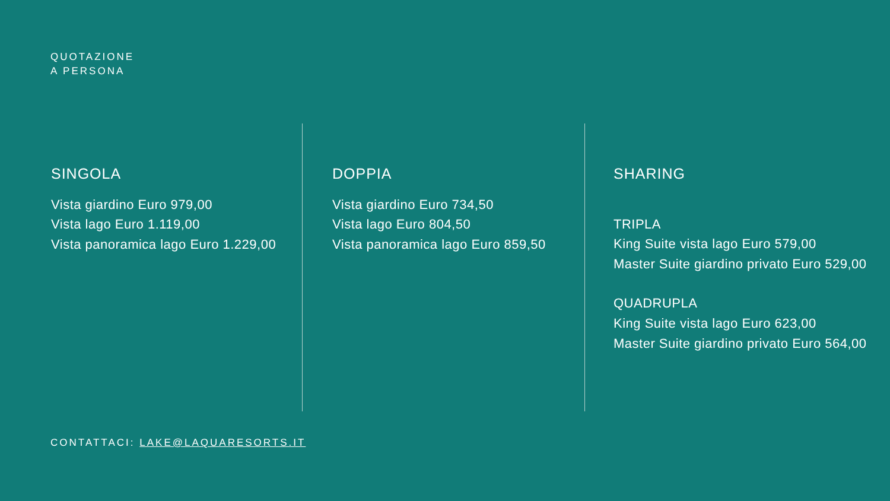QUOTAZIONE
A PERSONA
SINGOLA
Vista giardino Euro 979,00
Vista lago Euro 1.119,00
Vista panoramica lago Euro 1.229,00
DOPPIA
Vista giardino Euro 734,50
Vista lago Euro 804,50
Vista panoramica lago Euro 859,50
SHARING
TRIPLA
King Suite vista lago Euro 579,00
Master Suite giardino privato Euro 529,00
QUADRUPLA
King Suite vista lago Euro 623,00
Master Suite giardino privato Euro 564,00
CONTATTACI: LAKE@LAQUARESORTS.IT